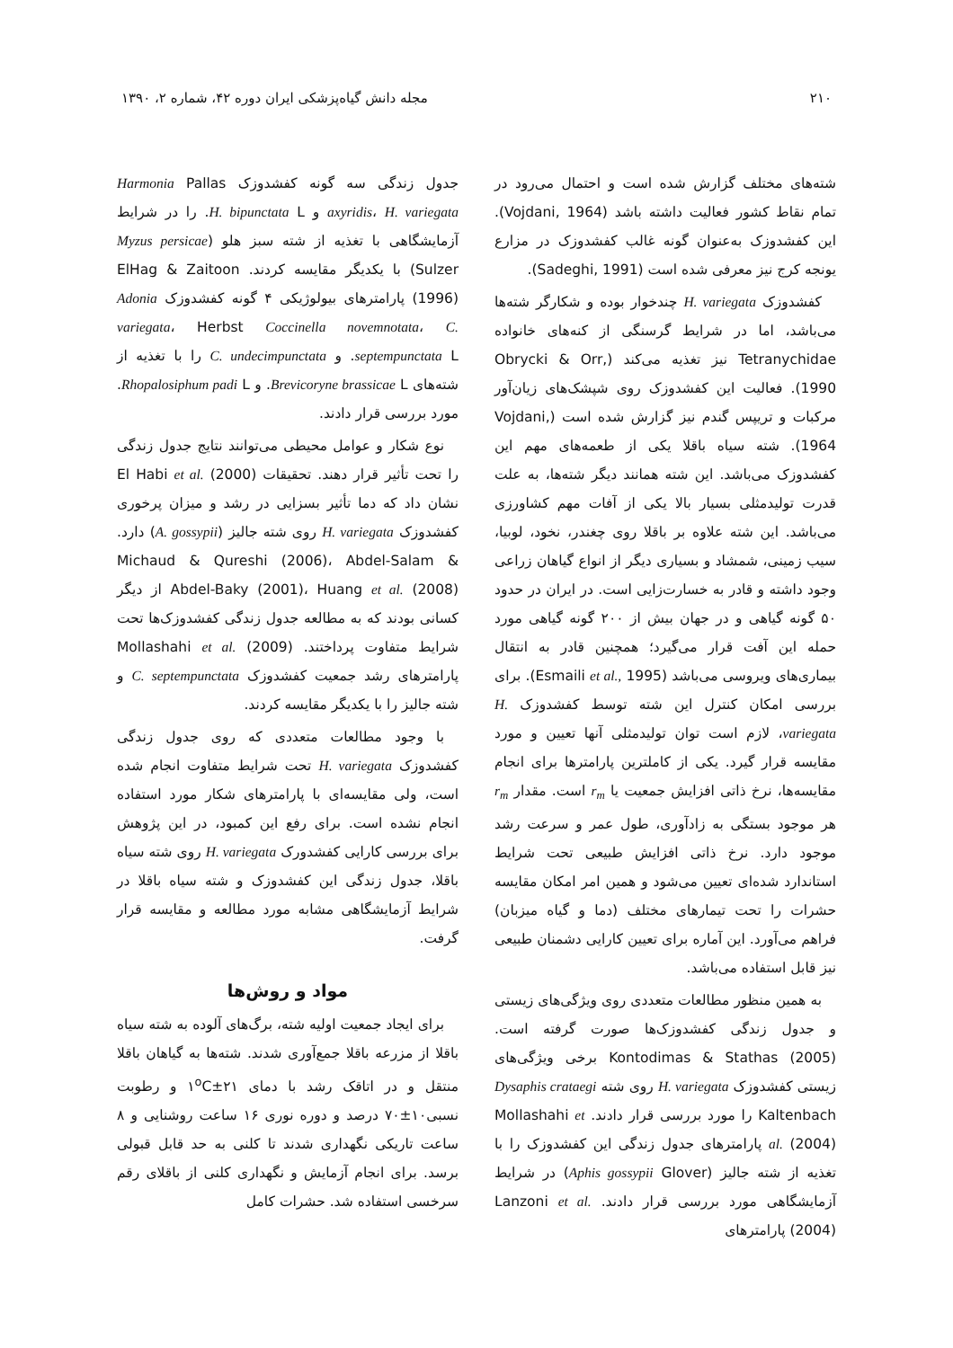۲۱۰ مجله دانش گیاه‌پزشکی ایران دوره ۴۲، شماره ۲، ۱۳۹۰
شته‌های مختلف گزارش شده است و احتمال می‌رود در تمام نقاط کشور فعالیت داشته باشد (Vojdani, 1964). این کفشدوزک به‌عنوان گونه غالب کفشدوزک در مزارع یونجه کرج نیز معرفی شده است (Sadeghi, 1991).
کفشدوزک H. variegata چندخوار بوده و شکارگر شته‌ها می‌باشد، اما در شرایط گرسنگی از کنه‌های خانواده Tetranychidae نیز تغذیه می‌کند (Obrycki & Orr, 1990). فعالیت این کفشدوزک روی شپشک‌های زیان‌آور مرکبات و تریپس گندم نیز گزارش شده است (Vojdani, 1964). شته سیاه باقلا یکی از طعمه‌های مهم این کفشدوزک می‌باشد. این شته همانند دیگر شته‌ها، به علت قدرت تولیدمثلی بسیار بالا یکی از آفات مهم کشاورزی می‌باشد. این شته علاوه بر باقلا روی چغندر، نخود، لوبیا، سیب زمینی، شمشاد و بسیاری دیگر از انواع گیاهان زراعی وجود داشته و قادر به خسارت‌زایی است. در ایران در حدود ۵۰ گونه گیاهی و در جهان بیش از ۲۰۰ گونه گیاهی مورد حمله این آفت قرار می‌گیرد؛ همچنین قادر به انتقال بیماری‌های ویروسی می‌باشد (Esmaili et al., 1995). برای بررسی امکان کنترل این شته توسط کفشدوزک H. variegata، لازم است توان تولیدمثلی آنها تعیین و مورد مقایسه قرار گیرد. یکی از کاملترین پارامترها برای انجام مقایسه‌ها، نرخ ذاتی افزایش جمعیت یا r<sub>m</sub> است. مقدار r<sub>m</sub> هر موجود بستگی به زادآوری، طول عمر و سرعت رشد موجود دارد. نرخ ذاتی افزایش طبیعی تحت شرایط استاندارد شده‌ای تعیین می‌شود و همین امر امکان مقایسه حشرات را تحت تیمارهای مختلف (دما و گیاه میزبان) فراهم می‌آورد. این آماره برای تعیین کارایی دشمنان طبیعی نیز قابل استفاده می‌باشد.
به همین منظور مطالعات متعددی روی ویژگی‌های زیستی و جدول زندگی کفشدوزک‌ها صورت گرفته است. Kontodimas & Stathas (2005) برخی ویژگی‌های زیستی کفشدوزک H. variegata روی شته Dysaphis crataegi Kaltenbach را مورد بررسی قرار دادند. Mollashahi et al. (2004) پارامترهای جدول زندگی این کفشدوزک را با تغذیه از شته جالیز (Aphis gossypii Glover) در شرایط آزمایشگاهی مورد بررسی قرار دادند. Lanzoni et al. (2004) پارامترهای
جدول زندگی سه گونه کفشدوزک Harmonia Pallas axyridis، H. variegata و H. bipunctata L. را در شرایط آزمایشگاهی با تغذیه از شته سبز هلو (Myzus persicae Sulzer) با یکدیگر مقایسه کردند. ElHag & Zaitoon (1996) پارامترهای بیولوژیکی ۴ گونه کفشدوزک Adonia variegata، Herbst Coccinella novemnotata، C. septempunctata L. و C. undecimpunctata را با تغذیه از شته‌های Brevicoryne brassicae L. و Rhopalosiphum padi L. مورد بررسی قرار دادند.
نوع شکار و عوامل محیطی می‌توانند نتایج جدول زندگی را تحت تأثیر قرار دهند. تحقیقات El Habi et al. (2000) نشان داد که دما تأثیر بسزایی در رشد و میزان پرخوری کفشدوزک H. variegata روی شته جالیز (A. gossypii) دارد. Michaud & Qureshi (2006)، Abdel-Salam & Abdel-Baky (2001)، Huang et al. (2008) از دیگر کسانی بودند که به مطالعه جدول زندگی کفشدوزک‌ها تحت شرایط متفاوت پرداختند. Mollashahi et al. (2009) پارامترهای رشد جمعیت کفشدوزک C. septempunctata و شته جالیز را با یکدیگر مقایسه کردند.
با وجود مطالعات متعددی که روی جدول زندگی کفشدوزک H. variegata تحت شرایط متفاوت انجام شده است، ولی مقایسه‌ای با پارامترهای شکار مورد استفاده انجام نشده است. برای رفع این کمبود، در این پژوهش برای بررسی کارایی کفشدورک H. variegata روی شته سیاه باقلا، جدول زندگی این کفشدوزک و شته سیاه باقلا در شرایط آزمایشگاهی مشابه مورد مطالعه و مقایسه قرار گرفت.
مواد و روش‌ها
برای ایجاد جمعیت اولیه شته، برگ‌های آلوده به شته سیاه باقلا از مزرعه باقلا جمع‌آوری شدند. شته‌ها به گیاهان باقلا منتقل و در اتاقک رشد با دمای ۲۱±۱<sup>o</sup>C و رطوبت نسبی۱۰±۷۰ درصد و دوره نوری ۱۶ ساعت روشنایی و ۸ ساعت تاریکی نگهداری شدند تا کلنی به حد قابل قبولی برسد. برای انجام آزمایش و نگهداری کلنی از باقلای رقم سرخسی استفاده شد. حشرات کامل